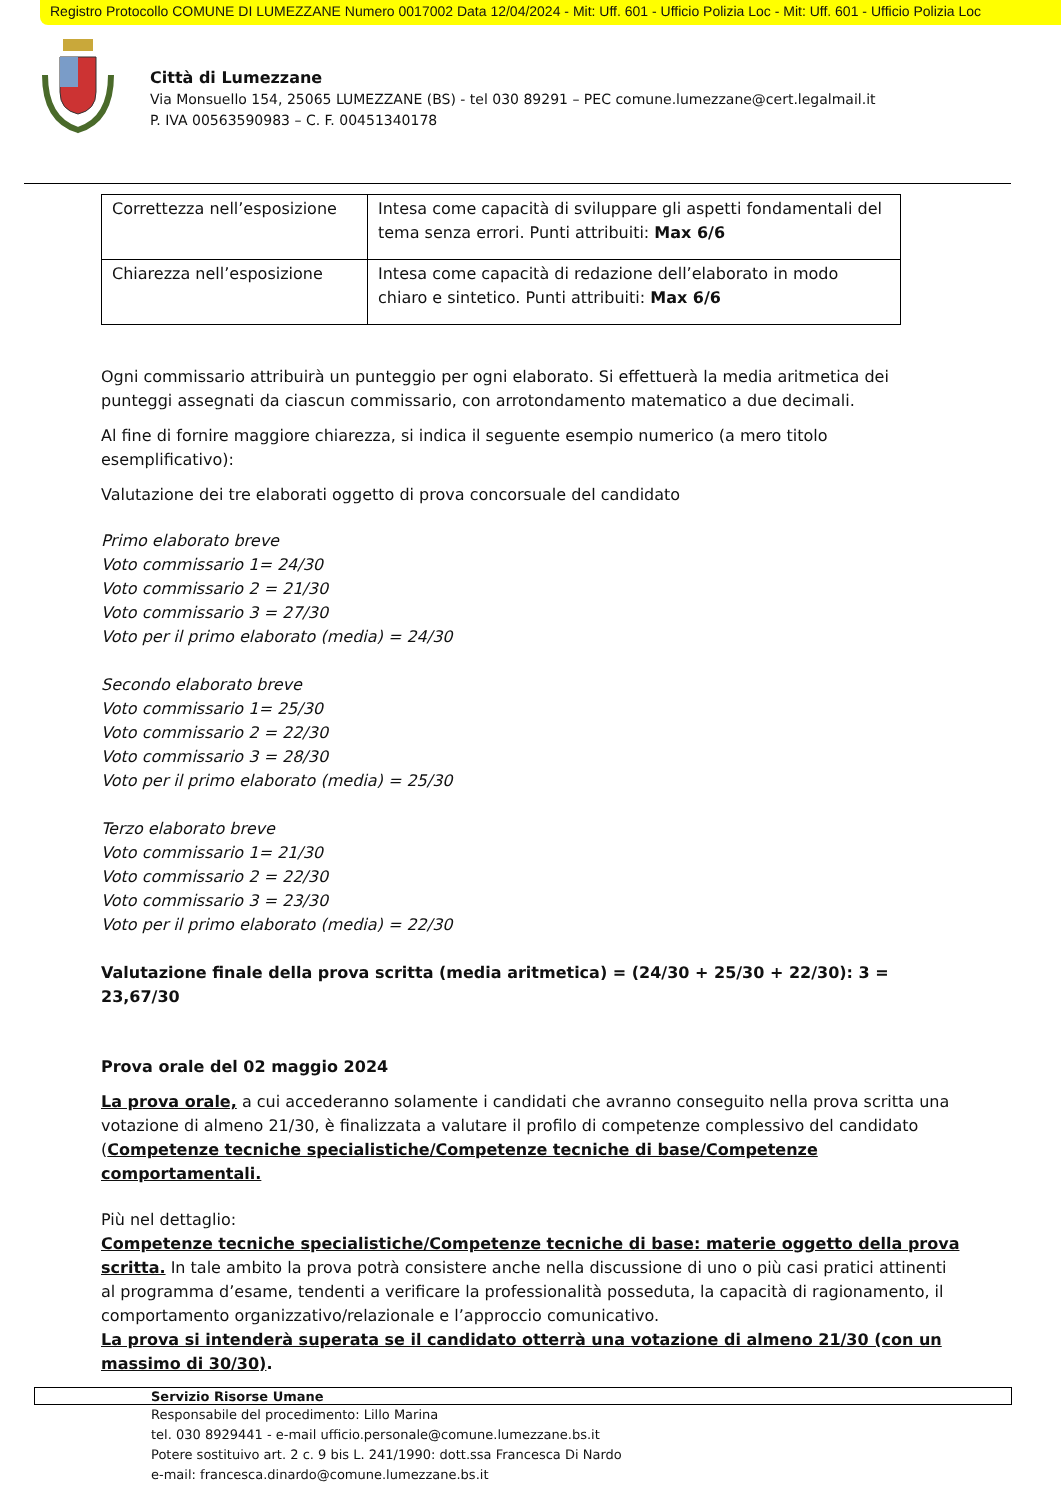Registro Protocollo COMUNE DI LUMEZZANE Numero 0017002 Data 12/04/2024 - Mit: Uff. 601 - Ufficio Polizia Loc - Mit: Uff. 601 - Ufficio Polizia Loc
Città di Lumezzane
Via Monsuello 154, 25065 LUMEZZANE (BS) - tel 030 89291 – PEC comune.lumezzane@cert.legalmail.it
P. IVA 00563590983 – C. F. 00451340178
| Correttezza nell’esposizione | Intesa come capacità di sviluppare gli aspetti fondamentali del tema senza errori. Punti attribuiti: Max 6/6 |
| Chiarezza nell’esposizione | Intesa come capacità di redazione dell’elaborato in modo chiaro e sintetico. Punti attribuiti: Max 6/6 |
Ogni commissario attribuirà un punteggio per ogni elaborato. Si effettuerà la media aritmetica dei punteggi assegnati da ciascun commissario, con arrotondamento matematico a due decimali.
Al fine di fornire maggiore chiarezza, si indica il seguente esempio numerico (a mero titolo esemplificativo):
Valutazione dei tre elaborati oggetto di prova concorsuale del candidato
Primo elaborato breve
Voto commissario 1= 24/30
Voto commissario 2 = 21/30
Voto commissario 3 = 27/30
Voto per il primo elaborato (media) = 24/30
Secondo elaborato breve
Voto commissario 1= 25/30
Voto commissario 2 = 22/30
Voto commissario 3 = 28/30
Voto per il primo elaborato (media) = 25/30
Terzo elaborato breve
Voto commissario 1= 21/30
Voto commissario 2 = 22/30
Voto commissario 3 = 23/30
Voto per il primo elaborato (media) = 22/30
Valutazione finale della prova scritta (media aritmetica) = (24/30 + 25/30 + 22/30): 3 = 23,67/30
Prova orale del 02 maggio 2024
La prova orale, a cui accederanno solamente i candidati che avranno conseguito nella prova scritta una votazione di almeno 21/30, è finalizzata a valutare il profilo di competenze complessivo del candidato (Competenze tecniche specialistiche/Competenze tecniche di base/Competenze comportamentali.
Più nel dettaglio:
Competenze tecniche specialistiche/Competenze tecniche di base: materie oggetto della prova scritta. In tale ambito la prova potrà consistere anche nella discussione di uno o più casi pratici attinenti al programma d’esame, tendenti a verificare la professionalità posseduta, la capacità di ragionamento, il comportamento organizzativo/relazionale e l’approccio comunicativo.
La prova si intenderà superata se il candidato otterrà una votazione di almeno 21/30 (con un massimo di 30/30).
Servizio Risorse Umane
Responsabile del procedimento: Lillo Marina
tel. 030 8929441 - e-mail ufficio.personale@comune.lumezzane.bs.it
Potere sostituivo art. 2 c. 9 bis L. 241/1990: dott.ssa Francesca Di Nardo
e-mail: francesca.dinardo@comune.lumezzane.bs.it